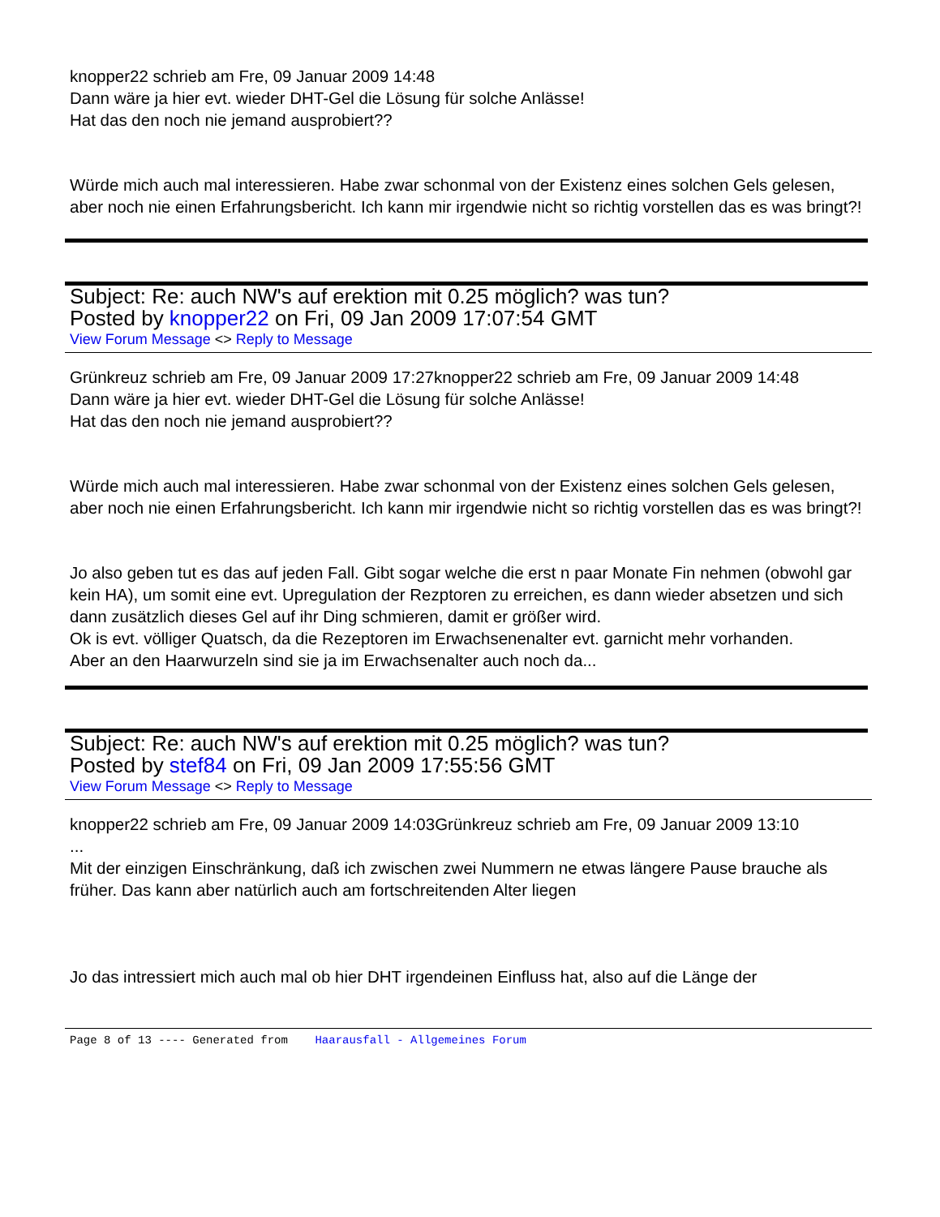knopper22 schrieb am Fre, 09 Januar 2009 14:48
Dann wäre ja hier evt. wieder DHT-Gel die Lösung für solche Anlässe!
Hat das den noch nie jemand ausprobiert??
Würde mich auch mal interessieren. Habe zwar schonmal von der Existenz eines solchen Gels gelesen, aber noch nie einen Erfahrungsbericht. Ich kann mir irgendwie nicht so richtig vorstellen das es was bringt?!
Subject: Re: auch NW's auf erektion mit 0.25 möglich? was tun?
Posted by knopper22 on Fri, 09 Jan 2009 17:07:54 GMT
View Forum Message <> Reply to Message
Grünkreuz schrieb am Fre, 09 Januar 2009 17:27knopper22 schrieb am Fre, 09 Januar 2009 14:48
Dann wäre ja hier evt. wieder DHT-Gel die Lösung für solche Anlässe!
Hat das den noch nie jemand ausprobiert??
Würde mich auch mal interessieren. Habe zwar schonmal von der Existenz eines solchen Gels gelesen, aber noch nie einen Erfahrungsbericht. Ich kann mir irgendwie nicht so richtig vorstellen das es was bringt?!
Jo also geben tut es das auf jeden Fall. Gibt sogar welche die erst n paar Monate Fin nehmen (obwohl gar kein HA), um somit eine evt. Upregulation der Rezptoren zu erreichen, es dann wieder absetzen und sich dann zusätzlich dieses Gel auf ihr Ding schmieren, damit er größer wird.
Ok is evt. völliger Quatsch, da die Rezeptoren im Erwachsenenalter evt. garnicht mehr vorhanden.
Aber an den Haarwurzeln sind sie ja im Erwachsenalter auch noch da...
Subject: Re: auch NW's auf erektion mit 0.25 möglich? was tun?
Posted by stef84 on Fri, 09 Jan 2009 17:55:56 GMT
View Forum Message <> Reply to Message
knopper22 schrieb am Fre, 09 Januar 2009 14:03Grünkreuz schrieb am Fre, 09 Januar 2009 13:10
...
Mit der einzigen Einschränkung, daß ich zwischen zwei Nummern ne etwas längere Pause brauche als früher. Das kann aber natürlich auch am fortschreitenden Alter liegen
Jo das intressiert mich auch mal ob hier DHT irgendeinen Einfluss hat, also auf die Länge der
Page 8 of 13 ---- Generated from Haarausfall - Allgemeines Forum